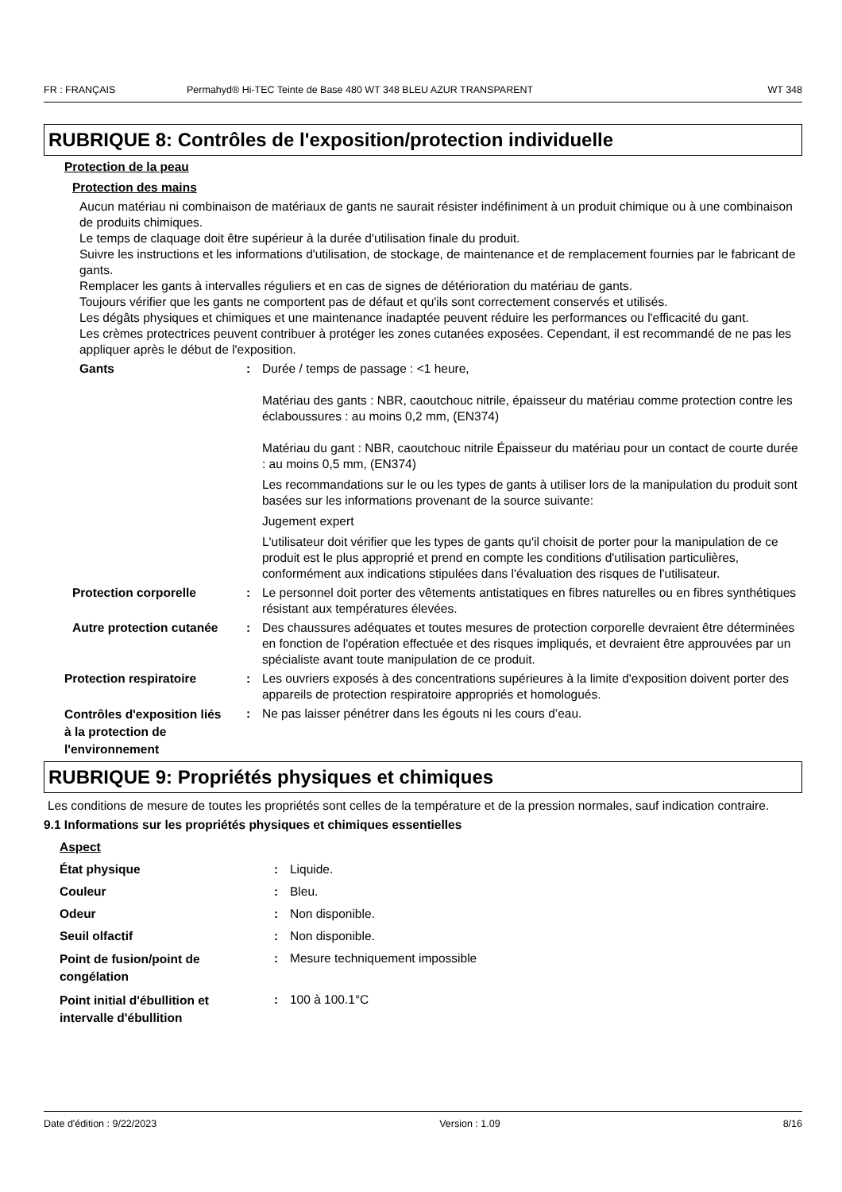FR : FRANÇAIS Permahyd® Hi-TEC Teinte de Base 480 WT 348 BLEU AZUR TRANSPARENT WT 348
RUBRIQUE 8: Contrôles de l'exposition/protection individuelle
Protection de la peau
Protection des mains
Aucun matériau ni combinaison de matériaux de gants ne saurait résister indéfiniment à un produit chimique ou à une combinaison de produits chimiques.
Le temps de claquage doit être supérieur à la durée d'utilisation finale du produit.
Suivre les instructions et les informations d'utilisation, de stockage, de maintenance et de remplacement fournies par le fabricant de gants.
Remplacer les gants à intervalles réguliers et en cas de signes de détérioration du matériau de gants.
Toujours vérifier que les gants ne comportent pas de défaut et qu'ils sont correctement conservés et utilisés.
Les dégâts physiques et chimiques et une maintenance inadaptée peuvent réduire les performances ou l'efficacité du gant.
Les crèmes protectrices peuvent contribuer à protéger les zones cutanées exposées. Cependant, il est recommandé de ne pas les appliquer après le début de l'exposition.
Gants : Durée / temps de passage : <1 heure,
Matériau des gants : NBR, caoutchouc nitrile, épaisseur du matériau comme protection contre les éclaboussures : au moins 0,2 mm, (EN374)
Matériau du gant : NBR, caoutchouc nitrile Épaisseur du matériau pour un contact de courte durée : au moins 0,5 mm, (EN374)
Les recommandations sur le ou les types de gants à utiliser lors de la manipulation du produit sont basées sur les informations provenant de la source suivante:
Jugement expert
L'utilisateur doit vérifier que les types de gants qu'il choisit de porter pour la manipulation de ce produit est le plus approprié et prend en compte les conditions d'utilisation particulières, conformément aux indications stipulées dans l'évaluation des risques de l'utilisateur.
Protection corporelle : Le personnel doit porter des vêtements antistatiques en fibres naturelles ou en fibres synthétiques résistant aux températures élevées.
Autre protection cutanée
: Des chaussures adéquates et toutes mesures de protection corporelle devraient être déterminées en fonction de l'opération effectuée et des risques impliqués, et devraient être approuvées par un spécialiste avant toute manipulation de ce produit.
Protection respiratoire : Les ouvriers exposés à des concentrations supérieures à la limite d'exposition doivent porter des appareils de protection respiratoire appropriés et homologués.
Contrôles d'exposition liés à la protection de l'environnement
: Ne pas laisser pénétrer dans les égouts ni les cours d’eau.
RUBRIQUE 9: Propriétés physiques et chimiques
Les conditions de mesure de toutes les propriétés sont celles de la température et de la pression normales, sauf indication contraire.
9.1 Informations sur les propriétés physiques et chimiques essentielles
Aspect
État physique : Liquide.
Couleur : Bleu.
Odeur : Non disponible.
Seuil olfactif : Non disponible.
Point de fusion/point de congélation
: Mesure techniquement impossible
Point initial d'ébullition et intervalle d'ébullition
: 100 à 100.1°C
Date d'édition : 9/22/2023 Version : 1.09 8/16